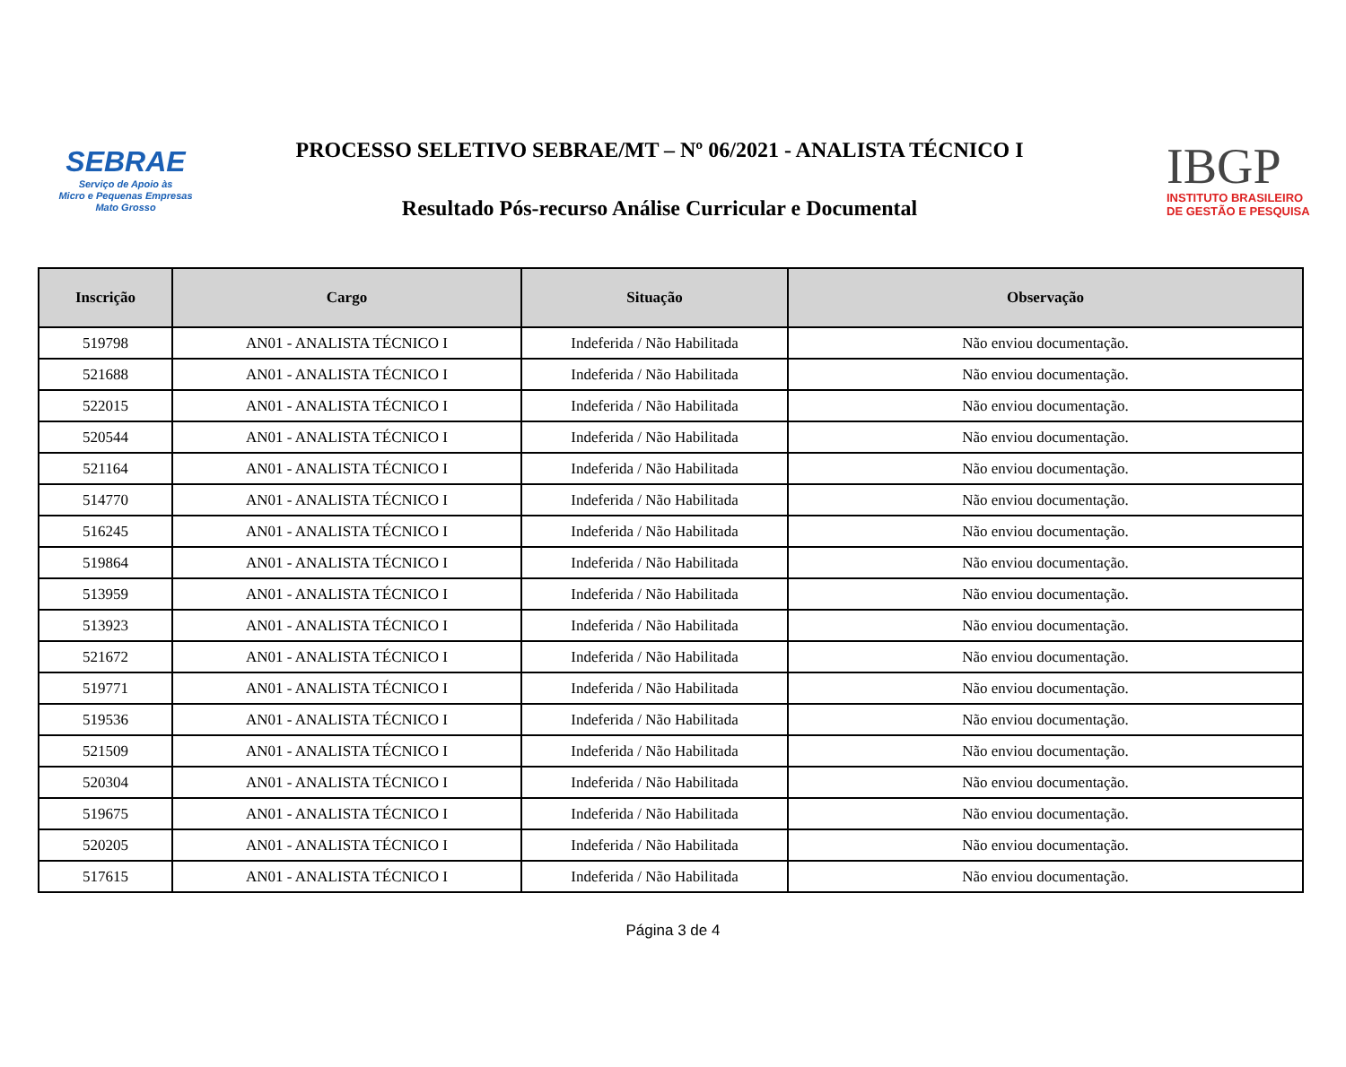SEBRAE
Serviço de Apoio às
Micro e Pequenas Empresas
Mato Grosso
PROCESSO SELETIVO SEBRAE/MT – Nº 06/2021 - ANALISTA TÉCNICO I
Resultado Pós-recurso Análise Curricular e Documental
IBGP
INSTITUTO BRASILEIRO
DE GESTÃO E PESQUISA
| Inscrição | Cargo | Situação | Observação |
| --- | --- | --- | --- |
| 519798 | AN01 - ANALISTA TÉCNICO I | Indeferida / Não Habilitada | Não enviou documentação. |
| 521688 | AN01 - ANALISTA TÉCNICO I | Indeferida / Não Habilitada | Não enviou documentação. |
| 522015 | AN01 - ANALISTA TÉCNICO I | Indeferida / Não Habilitada | Não enviou documentação. |
| 520544 | AN01 - ANALISTA TÉCNICO I | Indeferida / Não Habilitada | Não enviou documentação. |
| 521164 | AN01 - ANALISTA TÉCNICO I | Indeferida / Não Habilitada | Não enviou documentação. |
| 514770 | AN01 - ANALISTA TÉCNICO I | Indeferida / Não Habilitada | Não enviou documentação. |
| 516245 | AN01 - ANALISTA TÉCNICO I | Indeferida / Não Habilitada | Não enviou documentação. |
| 519864 | AN01 - ANALISTA TÉCNICO I | Indeferida / Não Habilitada | Não enviou documentação. |
| 513959 | AN01 - ANALISTA TÉCNICO I | Indeferida / Não Habilitada | Não enviou documentação. |
| 513923 | AN01 - ANALISTA TÉCNICO I | Indeferida / Não Habilitada | Não enviou documentação. |
| 521672 | AN01 - ANALISTA TÉCNICO I | Indeferida / Não Habilitada | Não enviou documentação. |
| 519771 | AN01 - ANALISTA TÉCNICO I | Indeferida / Não Habilitada | Não enviou documentação. |
| 519536 | AN01 - ANALISTA TÉCNICO I | Indeferida / Não Habilitada | Não enviou documentação. |
| 521509 | AN01 - ANALISTA TÉCNICO I | Indeferida / Não Habilitada | Não enviou documentação. |
| 520304 | AN01 - ANALISTA TÉCNICO I | Indeferida / Não Habilitada | Não enviou documentação. |
| 519675 | AN01 - ANALISTA TÉCNICO I | Indeferida / Não Habilitada | Não enviou documentação. |
| 520205 | AN01 - ANALISTA TÉCNICO I | Indeferida / Não Habilitada | Não enviou documentação. |
| 517615 | AN01 - ANALISTA TÉCNICO I | Indeferida / Não Habilitada | Não enviou documentação. |
Página 3 de 4